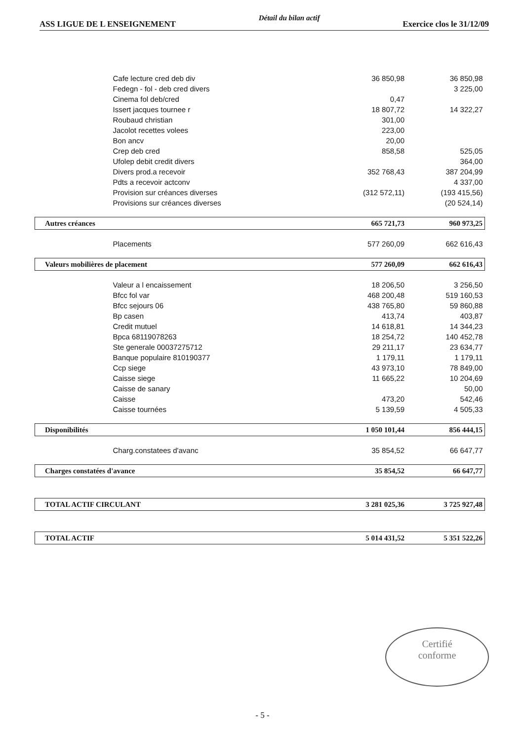ASS LIGUE DE L ENSEIGNEMENT Détail du bilan actif Exercice clos le 31/12/09
| Cafe lecture cred deb div | 36 850,98 | 36 850,98 |
| Fedegn - fol - deb cred divers | | 3 225,00 |
| Cinema fol deb/cred | 0,47 | |
| Issert jacques tournee r | 18 807,72 | 14 322,27 |
| Roubaud christian | 301,00 | |
| Jacolot recettes volees | 223,00 | |
| Bon ancv | 20,00 | |
| Crep deb cred | 858,58 | 525,05 |
| Ufolep debit credit divers | | 364,00 |
| Divers prod.a recevoir | 352 768,43 | 387 204,99 |
| Pdts a recevoir actconv | | 4 337,00 |
| Provision sur créances diverses | (312 572,11) | (193 415,56) |
| Provisions sur créances diverses | | (20 524,14) |
| Autres créances | 665 721,73 | 960 973,25 |
| Placements | 577 260,09 | 662 616,43 |
| Valeurs mobilières de placement | 577 260,09 | 662 616,43 |
| Valeur a l encaissement | 18 206,50 | 3 256,50 |
| Bfcc fol var | 468 200,48 | 519 160,53 |
| Bfcc sejours 06 | 438 765,80 | 59 860,88 |
| Bp casen | 413,74 | 403,87 |
| Credit mutuel | 14 618,81 | 14 344,23 |
| Bpca 68119078263 | 18 254,72 | 140 452,78 |
| Ste generale 00037275712 | 29 211,17 | 23 634,77 |
| Banque populaire 810190377 | 1 179,11 | 1 179,11 |
| Ccp siege | 43 973,10 | 78 849,00 |
| Caisse siege | 11 665,22 | 10 204,69 |
| Caisse de sanary | | 50,00 |
| Caisse | 473,20 | 542,46 |
| Caisse tournées | 5 139,59 | 4 505,33 |
| Disponibilités | 1 050 101,44 | 856 444,15 |
| Charg.constatees d'avanc | 35 854,52 | 66 647,77 |
| Charges constatées d'avance | 35 854,52 | 66 647,77 |
| TOTAL ACTIF CIRCULANT | 3 281 025,36 | 3 725 927,48 |
| TOTAL ACTIF | 5 014 431,52 | 5 351 522,26 |
Certifié
conforme
- 5 -